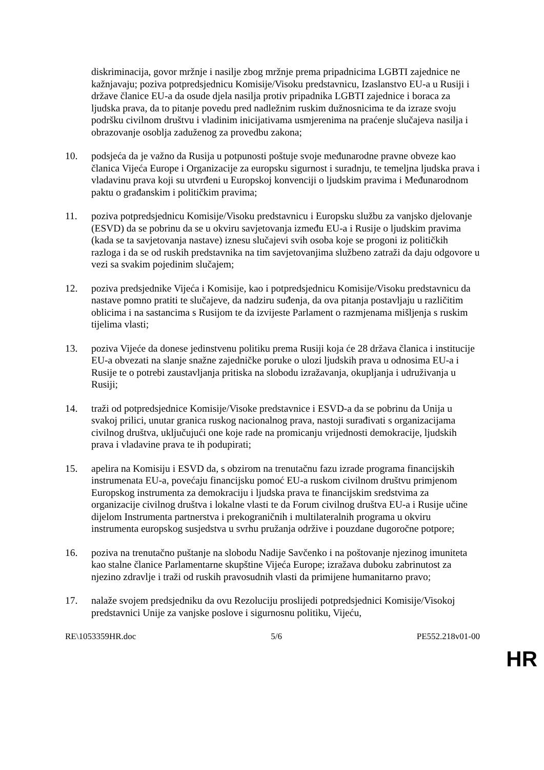diskriminacija, govor mržnje i nasilje zbog mržnje prema pripadnicima LGBTI zajednice ne kažnjavaju; poziva potpredsjednicu Komisije/Visoku predstavnicu, Izaslanstvo EU-a u Rusiji i države članice EU-a da osude djela nasilja protiv pripadnika LGBTI zajednice i boraca za ljudska prava, da to pitanje povedu pred nadležnim ruskim dužnosnicima te da izraze svoju podršku civilnom društvu i vladinim inicijativama usmjerenima na praćenje slučajeva nasilja i obrazovanje osoblja zaduženog za provedbu zakona;
10. podsjeća da je važno da Rusija u potpunosti poštuje svoje međunarodne pravne obveze kao članica Vijeća Europe i Organizacije za europsku sigurnost i suradnju, te temeljna ljudska prava i vladavinu prava koji su utvrđeni u Europskoj konvenciji o ljudskim pravima i Međunarodnom paktu o građanskim i političkim pravima;
11. poziva potpredsjednicu Komisije/Visoku predstavnicu i Europsku službu za vanjsko djelovanje (ESVD) da se pobrinu da se u okviru savjetovanja između EU-a i Rusije o ljudskim pravima (kada se ta savjetovanja nastave) iznesu slučajevi svih osoba koje se progoni iz političkih razloga i da se od ruskih predstavnika na tim savjetovanjima službeno zatraži da daju odgovore u vezi sa svakim pojedinim slučajem;
12. poziva predsjednike Vijeća i Komisije, kao i potpredsjednicu Komisije/Visoku predstavnicu da nastave pomno pratiti te slučajeve, da nadziru suđenja, da ova pitanja postavljaju u različitim oblicima i na sastancima s Rusijom te da izvijeste Parlament o razmjenama mišljenja s ruskim tijelima vlasti;
13. poziva Vijeće da donese jedinstvenu politiku prema Rusiji koja će 28 država članica i institucije EU-a obvezati na slanje snažne zajedničke poruke o ulozi ljudskih prava u odnosima EU-a i Rusije te o potrebi zaustavljanja pritiska na slobodu izražavanja, okupljanja i udruživanja u Rusiji;
14. traži od potpredsjednice Komisije/Visoke predstavnice i ESVD-a da se pobrinu da Unija u svakoj prilici, unutar granica ruskog nacionalnog prava, nastoji surađivati s organizacijama civilnog društva, uključujući one koje rade na promicanju vrijednosti demokracije, ljudskih prava i vladavine prava te ih podupirati;
15. apelira na Komisiju i ESVD da, s obzirom na trenutačnu fazu izrade programa financijskih instrumenata EU-a, povećaju financijsku pomoć EU-a ruskom civilnom društvu primjenom Europskog instrumenta za demokraciju i ljudska prava te financijskim sredstvima za organizacije civilnog društva i lokalne vlasti te da Forum civilnog društva EU-a i Rusije učine dijelom Instrumenta partnerstva i prekograničnih i multilateralnih programa u okviru instrumenta europskog susjedstva u svrhu pružanja održive i pouzdane dugoročne potpore;
16. poziva na trenutačno puštanje na slobodu Nadije Savčenko i na poštovanje njezinog imuniteta kao stalne članice Parlamentarne skupštine Vijeća Europe; izražava duboku zabrinutost za njezino zdravlje i traži od ruskih pravosudnih vlasti da primijene humanitarno pravo;
17. nalaže svojem predsjedniku da ovu Rezoluciju proslijedi potpredsjednici Komisije/Visokoj predstavnici Unije za vanjske poslove i sigurnosnu politiku, Vijeću,
RE\1053359HR.doc 5/6 PE552.218v01-00
HR